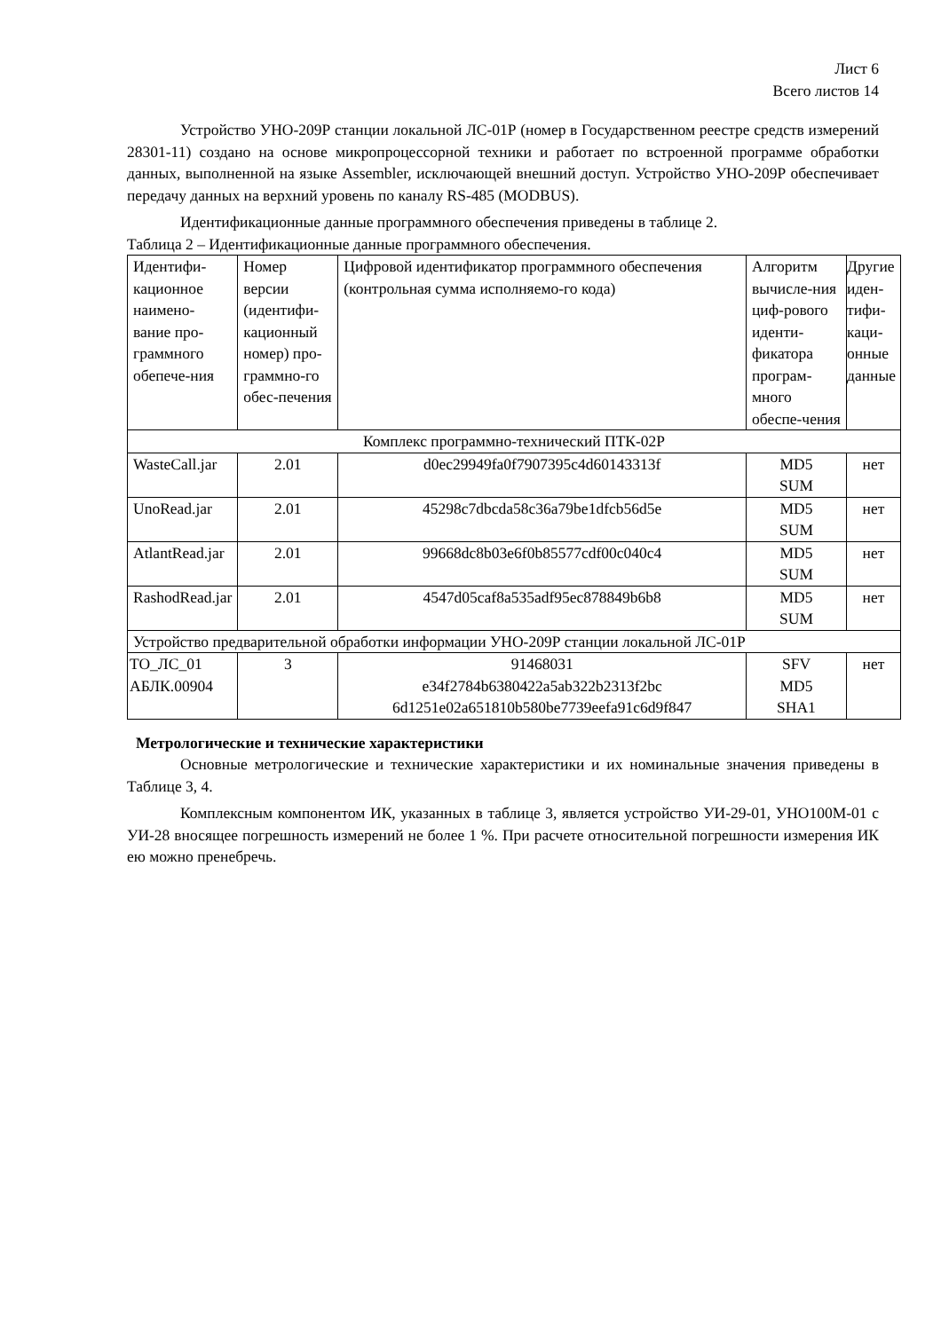Лист 6
Всего листов 14
Устройство УНО-209Р станции локальной ЛС-01Р (номер в Государственном реестре средств измерений 28301-11) создано на основе микропроцессорной техники и работает по встроенной программе обработки данных, выполненной на языке Assembler, исключающей внешний доступ. Устройство УНО-209Р обеспечивает передачу данных на верхний уровень по каналу RS-485 (MODBUS).
Идентификационные данные программного обеспечения приведены в таблице 2.
Таблица 2 – Идентификационные данные программного обеспечения.
| Идентифи-кационное наимено-вание про-граммного обепече-ния | Номер версии (идентифи-кационный номер) про-граммно-го обес-печения | Цифровой идентификатор программного обеспечения (контрольная сумма исполняемо-го кода) | Алгоритм вычисле-ния циф-рового иденти-фикатора програм-много обеспе-чения | Другие иден-тифи-каци-онные данные |
| Комплекс программно-технический ПТК-02Р | | | | |
| WasteCall.jar | 2.01 | d0ec29949fa0f7907395c4d60143313f | MD5 SUM | нет |
| UnoRead.jar | 2.01 | 45298c7dbcda58c36a79be1dfcb56d5e | MD5 SUM | нет |
| AtlantRead.jar | 2.01 | 99668dc8b03e6f0b85577cdf00c040c4 | MD5 SUM | нет |
| RashodRead.jar | 2.01 | 4547d05caf8a535adf95ec878849b6b8 | MD5 SUM | нет |
| Устройство предварительной обработки информации УНО-209Р станции локальной ЛС-01Р | | | | |
| ТО_ЛС_01 АБЛК.00904 | 3 | 91468031 e34f2784b6380422a5ab322b2313f2bc 6d1251e02a651810b580be7739eefa91c6d9f847 | SFV MD5 SHA1 | нет |
Метрологические и технические характеристики
Основные метрологические и технические характеристики и их номинальные значения приведены в Таблице 3, 4.
Комплексным компонентом ИК, указанных в таблице 3, является устройство УИ-29-01, УНО100М-01 с УИ-28 вносящее погрешность измерений не более 1 %. При расчете относительной погрешности измерения ИК ею можно пренебречь.